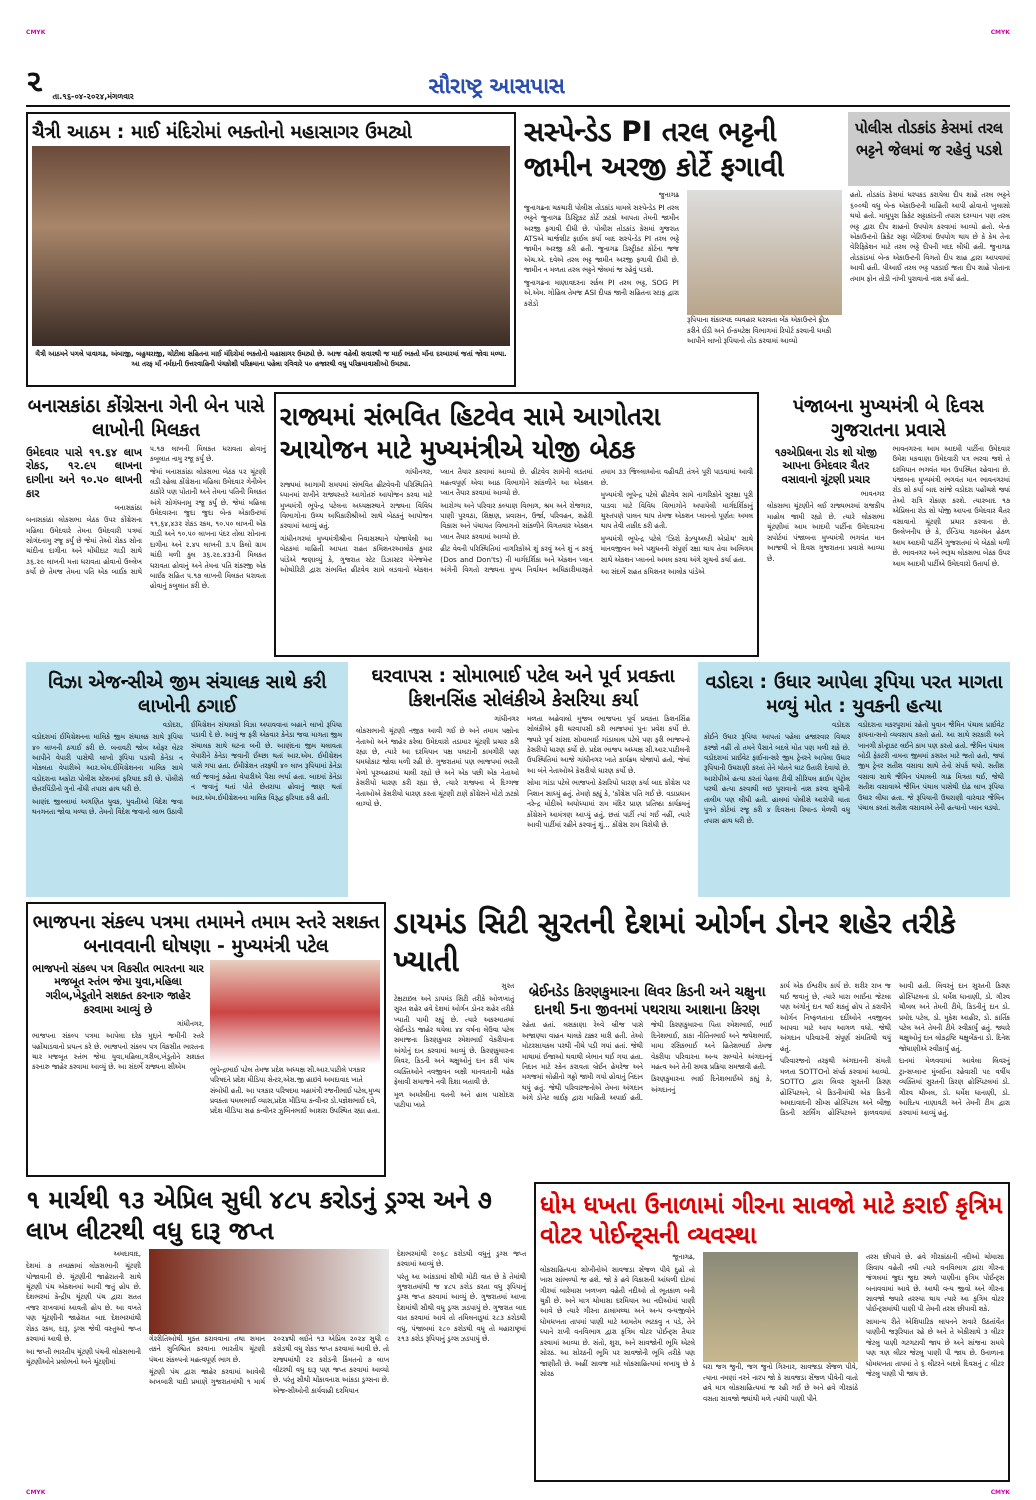CMYK CMYK
૨ તા.૧૬-૦૪-૨૦૨૪,મંગળવાર સૌરાષ્ટ્ર આસપાસ
ચૈત્રી આઠમ : માઈ મંદિરોમાં ભક્તોનો મહાસાગર ઉમટ્યો
ચૈત્રી આઠમને પગલે પાવાગઢ, અંબાજી, બહુચરાજી, ચોટીલા સહિતના માઈ મંદિરોમાં ભક્તોનો મહાસાગર ઉમટ્યો છે. આજ વહેલી સવારથી જ માઈ ભક્તો માઁના દરબારમાં જતાં જોવા મળ્યા. આ તરફ માઁ નર્મદાની ઉત્તરવાહિની પંચકોશી પરિક્રમાના પહેલા રવિવારે ૫૦ હજારથી વધુ પરિક્રમાવાસીઓ ઉમટ્યા.
સસ્પેન્ડેડ PI તરલ ભટ્ટની જામીન અરજી કોર્ટે ફગાવી
પોલીસ તોડકાંડ કેસમાં તરલ ભટ્ટને જેલમાં જ રહેવું પડશે
જુનાગઢ
જુનાગઢના ચકચારી પોલીસ તોડકાંડ મામલે સસ્પેન્ડેડ PI તરલ ભટ્ટને જુનાગઢ ડિસ્ટ્રિક્ટ કોર્ટે ઝટકો આપતા તેમની જામીન અરજી ફગાવી દીધી છે. પોલીસ તોડકાંડ કેસમાં ગુજરાત ATSએ ચાર્જશીટ ફાઈલ કર્યા બાદ સસ્પેન્ડેડ PI તરલ ભટ્ટે જામીન અરજી કરી હતી. જુનાગઢ ડિસ્ટ્રીક્ટ કોર્ટના જજ એચ.એ. દવેએ તરલ ભટ્ટ જામીન અરજી ફગાવી દીધી છે. જામીન ન મળતા તરલ ભટ્ટને જેલમાં જ રહેવું પડશે.
જુનાગઢના માણાવદરના સર્કલ PI તરલ ભટ્ટ, SOG PI એ.એમ. ગોહિલ તેમજ ASI દીપક જાની સહિતના સ્ટાફ દ્વારા કરોડો
રૂપિયાના શંકાસ્પદ વ્યવહાર ધરાવતા બેંક એકાઉન્ટને ફ્રીઝ કરીને ઈડી અને ઈન્કમટેક્ષ વિભાગમાં રિપોર્ટ કરવાની ધમકી આપીને લાખો રૂપિયાનો તોડ કરવામાં આવ્યો
હતો. તોડકાંડ કેસમાં ધરપકડ કરાયેલા દીપ શાહે તરલ ભટ્ટને ૬૦૦થી વધુ બેન્ક એકાઉન્ટની માહિતી આપી હોવાનો ખુલાસો થયો હતો. માધુપુરા ક્રિકેટ સટ્ટાકાંડની તપાસ દરમ્યાન પણ તરલ ભટ્ટ દ્વારા દીપ શાહનો ઉપયોગ કરવામાં આવ્યો હતો. બેન્ક એકાઉન્ટનો ક્રિકેટ સટ્ટા બેટિંગમાં ઉપયોગ થાય છે કે કેમ તેના વેરિફિકેશન માટે તરલ ભટ્ટે દીપની મદદ લીધી હતી. જુનાગઢ તોડકાંડમાં બેન્ક એકાઉન્ટની વિગતો દીપ શાહ દ્વારા આપવામાં આવી હતી. પીઆઈ તરલ ભટ્ટ પકડાઈ જતા દીપ શાહે પોતાના તમામ ફોન તોડી નાંખી પુરાવાનો નાશ કર્યો હતો.
બનાસકાંઠા કોંગ્રેસના ગેની બેન પાસે લાખોની મિલકત
ઉમેદવાર પાસે ૧૧.૬૪ લાખ રોકડ, ૧૨.૯૫ લાખના દાગીના અને ૧૦.૫૦ લાખની કાર
બનાસકાંઠા
બનાસકાંઠા લોકસભા બેઠક ઉપર કોંગ્રેસના મહિલા ઉમેદવારે તેમના ઉમેદવારી પત્રમાં સોગંદનામુ રજૂ કર્યું છે જેમાં તેઓ રોકડ સોના ચાંદીના દાગીના અને મોંઘીદાટ ગાડી સાથે ૩૬.૨૯ લાખની મત્તા ધરાવતા હોવાનો ઉલ્લેખ કર્યો છે તેમજ તેમના પતિ એક બાઈક સાથે ૫.૧૭ લાખની મિલકત ધરાવતા હોવાનું કબૂલાત નામુ રજૂ કર્યું છે.
જેમાં બનાસકાંઠા લોકસભા બેઠક ૫૨ ચૂંટણી લડી રહેલા કોંગ્રેસના મહિલા ઉમેદવાર ગેનીબેન ઠાકોરે પણ પોતાની અને તેમના પતિની મિલકત અંગે સોગંધનામુ રજૂ કર્યું છે. જેમાં મહિલા ઉમેદવારના જુદા જુદા બેન્ક એકાઉન્ટમાં ૧૧,૬૪,૪૩૨ રોકડ રકમ, ૧૦.૫૦ લાખની એક ગાડી અને ૧૦.૫૦ લાખના પંદર તોલા સોનાના દાગીના અને ૨.૪૫ લાખની ૩.૫ કિલો ગ્રામ ચાંદી મળી કુલ ૩૬.૨૯.૪૩૩ની મિલકત ધરાવતા હોવાનું અને તેમના પતિ શંકરજી એક બાઈક સહિત ૫.૧૭ લાખની મિલકત ધરાવતા હોવાનું કબુલાત કરી છે.
રાજ્યમાં સંભવિત હિટવેવ સામે આગોતરા આયોજન માટે મુખ્યમંત્રીએ યોજી બેઠક
ગાંધીનગર,
રાજ્યમાં આગામી સમયમાં સંભવિત હીટવેવની પરિસ્થિતિને ધ્યાનમાં રાખીને રાજ્યસ્તરે આગોતરું આયોજન કરવા માટે મુખ્યમંત્રી ભૂપેન્દ્ર પટેલના અધ્યક્ષસ્થાને રાજ્યના વિવિધ વિભાગોના ઉચ્ચ અધિકારીશ્રીઓ સાથે બેઠકનું આયોજન કરવામાં આવ્યું હતું.
ગાંધીનગરમાં મુખ્યમંત્રીશ્રીના નિવાસસ્થાને યોજાયેલી આ બેઠકમાં માહિતી આપતા રાહત કમિશનરઆલોક કુમાર પાંડેએ જણાવ્યું કે, ગુજરાત સ્ટેટ ડિઝાસ્ટર મેનેજમેન્ટ ઓથોરિટી દ્વારા સંભવિત હીટવેવ સામે લડવાનો એક્શન પ્લાન તૈયાર કરવામાં આવ્યો છે. હીટવેવ સામેની લડતમાં મહત્વપૂર્ણ એવા આઠ વિભાગોને સાંકળીને આ એક્શન પ્લાન તૈયાર કરવામાં આવ્યો છે.
આરોગ્ય અને પરિવાર કલ્યાણ વિભાગ, શ્રમ અને રોજગાર, પાણી પુરવઠા, શિક્ષણ, પ્રવાસન, ઉર્જા, પરિવહન, શહેરી વિકાસ અને પંચાયત વિભાગનો સાંકળીને વિગતવાર એક્શન પ્લાન તૈયાર કરવામાં આવ્યો છે.
હીટ વેવની પરિસ્થિતિમાં નાગરિકોએ શું કરવું અને શું ન કરવું (Dos and Don'ts) ની માર્ગદર્શિકા અને એક્શન પ્લાન અંગેની વિગતો રાજ્યના મુખ્ય નિર્વાચન અધિકારીમારફતે તમામ ૩૩ જિલ્લાઓના વહીવટી તંત્રને પૂરી પાડવામાં આવી છે.
મુખ્યમંત્રી ભૂપેન્દ્ર પટેલે હીટવેવ સામે નાગરિકોને સુરક્ષા પૂરી પાડવા માટે વિવિધ વિભાગોને અપાયેલી માર્ગદર્શિકાનું ચુસ્તપણે પાલન થાય તેમજ એક્શન પ્લાનનો પૂર્ણતઃ અમલ થાય તેવી તાકીદ કરી હતી.
મુખ્યમંત્રી ભૂપેન્દ્ર પટેલે 'ઝિરો કેઝ્યુઅલ્ટી એપ્રોચ' સાથે માનવજીવન અને પશુધનની સંપૂર્ણ રક્ષા થાય તેવા અભિગમ સાથે એક્શન પ્લાનનો અમલ કરવા અંગે સૂચનો કર્યા હતા.
આ સંદર્ભે રાહત કમિશનર આલોક પાંડેએ
પંજાબના મુખ્યમંત્રી બે દિવસ ગુજરાતના પ્રવાસે
૧૭એપ્રિલના રોડ શો યોજી આપના ઉમેદવાર ચૈતર વસાવાનો ચૂંટણી પ્રચાર
ભાવનગર
લોકસભા ચૂંટણીને લઈ રાજ્યભરમાં રાજકીય માહોલ જામી રહ્યો છે. ત્યારે લોકસભા ચૂંટણીમાં આમ આદમી પાર્ટીના ઉમેદવારના સપોર્ટમાં પંજાબના મુખ્યમંત્રી ભગવંત માન આજથી બે દિવસ ગુજરાતના પ્રવાસે આવ્યા છે.
ભાવનગરના આમ આદમી પાર્ટીના ઉમેદવાર ઉમેશ મકવાણા ઉમેદવારી પત્ર ભરવા જશે તે દરમિયાન ભગવંત માન ઉપસ્થિત રહેવાના છે. પંજાબના મુખ્યમંત્રી ભગવંત માન ભાવનગરમાં રોડ શો કર્યા બાદ સાંજે વડોદરા પહોંચશે જ્યાં તેઓ રાત્રિ રોકાણ કરશે. ત્યારબાદ ૧૭ એપ્રિલના રોડ શો યોજી આપના ઉમેદવાર ચૈતર વસાવાનો ચૂંટણી પ્રચાર કરવાના છે. ઉલ્લેખનીય છે કે, ઈન્ડિયા ગઠબંધન હેઠળ આમ આદમી પાર્ટીને ગુજરાતમાં બે બેઠકો મળી છે. ભાવનગર અને ભરૂચ લોકસભા બેઠક ઉપર આમ આદમી પાર્ટીએ ઉમેદવારો ઉતાર્યા છે.
વિઝા એજન્સીએ જીમ સંચાલક સાથે કરી લાખોની ઠગાઈ
વડોદરા,
વડોદરામાં ઈમિગ્રેશનના માલિકે જીમ સંચાલક સાથે રૂપિયા ૪૦ લાખની ઠગાઈ કરી છે. બનાવટી જોબ ઓફર લેટર આપીને વેપારી પાસેથી લાખો રૂપિયા પડાવી કેનેડા ન મોકલતા વેપારીએ આર.એમ.ઈમિગ્રેશનના માલિક સામે વડોદરાના અકોટા પોલીસ સ્ટેશનમાં ફરિયાદ કરી છે. પોલીસે છેતરપિંડીનો ગુનો નોંધી તપાસ હાથ ધરી છે.
આણંદ જીલ્લામાં અગણિત યુવક, યુવતીઓ વિદેશ જવા થનગનતા જોવા મળ્યા છે. તેમનો વિદેશ જવાનો લાભ ઉઠાવી ઈમિગ્રેશન સંચાલકો વિઝા અપાવવાના બહાને લાખો રૂપિયા પડાવી દે છે. આવું જ ફરી એકવાર કેનેડા જવા માગતા જીમ સંચાલક સાથે ઘટના બની છે. આણંદના જીમ ચલાવતા વેપારીને કેનેડા જવાની ઈચ્છા થતાં આર.એમ. ઈમીગ્રેશન પાસે ગયા હતા. ઈમીગ્રેશન તરફથી ૪૦ લાખ રૂપિયામાં કેનેડા લઈ જવાનું કહેતા વેપારીએ પૈસા ભર્યા હતા. બાદમાં કેનેડા ન જવાનું થતાં પોતે છેતરાયા હોવાનું જાણ થતાં આર.એમ.ઈમીગ્રેશનના માલિક વિરૂદ્ધ ફરિયાદ કરી હતી.
ઘરવાપસ : સોમાભાઈ પટેલ અને પૂર્વ પ્રવક્તા કિશનસિંહ સોલંકીએ કેસરિયા કર્યા
ગાંધીનગર
લોકસભાની ચૂંટણી નજીક આવી ગઈ છે અને તમામ પક્ષોના નેતાઓ અને જાહેર કરેલા ઉમેદવારો તડામાર ચૂંટણી પ્રચાર કરી રહ્યા છે, ત્યારે આ દરમિયાન પક્ષ પલટાની કામગીરી પણ ધમધોકાટ જોવા મળી રહી છે. ગુજરાતમાં પણ ભાજપમાં ભરતી મેળો પૂરબહારમાં ચાલી રહ્યો છે અને એક પછી એક નેતાઓ કેસરીયો ધારણ કરી રહ્યા છે, ત્યારે રાજ્યના બે દિગ્ગજ નેતાઓએ કેસરીયો ધારણ કરતા ચૂંટણી ટાણે કોંગ્રેસને મોટો ઝટકો લાગ્યો છે.
મળતા અહેવાલો મુજબ ભાજપના પૂર્વ પ્રવક્તા કિશનસિંહ સોલંકીએ ફરી ઘરવાપસી કરી ભાજપમાં પુનઃ પ્રવેશ કર્યો છે. જ્યારે પૂર્વ સાંસદ સોમાભાઈ ગાંડાલાલ પટેલે પણ ફરી ભાજપનો કેસરીયો ધારણ કર્યો છે. પ્રદેશ ભાજપ અધ્યક્ષ સી.આર.પાટીલની ઉપસ્થિતિમાં આજે ગાંધીનગર ખાતે કાર્યક્રમ યોજાયો હતો, જેમાં આ બંને નેતાઓએ કેસરીયો ધારણ કર્યો છે.
સોમા ગાંડા પટેલે ભાજપનો કેસરિયો ધારણ કર્યા બાદ કોંગ્રેસ પર નિશાન સાધ્યું હતું. તેમણે કહ્યું કે, 'કોંગ્રેસ પતિ ગઈ છે. વડાપ્રધાન નરેન્દ્ર મોદીએ અયોધ્યામાં રામ મંદિર પ્રાણ પ્રતિષ્ઠા કાર્યક્રમનું કોંગ્રેસને આમંત્રણ આપ્યું હતું, છતાં પાર્ટી ત્યાં ગઈ નહીં, ત્યારે આવી પાર્ટીમાં રહીને કરવાનું શું... કોંગ્રેસ રામ વિરોધી છે.
વડોદરા : ઉધાર આપેલા રૂપિયા પરત માગતા મળ્યું મોત : યુવકની હત્યા
વડોદરા
કોઈને ઉધાર રૂપિયા આપતાં પહેલા હજારવાર વિચાર કરજો નહીં તો તમને પૈસાને બદલે મોત પણ મળી શકે છે. વડોદરામાં પ્રાઈવેટ ફાઈનાન્સરે જીમ ટ્રેનરને આપેલા ઉધાર રૂપિયાની ઉઘરાણી કરતાં તેને મોતને ઘાટ ઉતારી દેવાયો છે. આરોપીએ હત્યા કરતાં પેહલા ટીવી સીરિયલ ક્રાઈમ પેટ્રોલ પરથી હત્યા કરવાથી લઇ પુરાવાનો નાશ કરવા સુધીની તાલીમ પણ લીધી હતી. હાલમાં પોલીસે આરોપી માતા પુત્રને કોર્ટમાં રજૂ કરી ૪ દિવસના રિમાન્ડ મેળવી વધુ તપાસ હાથ ધરી છે.
વડોદરાના મકરપુરામાં રહેતો યુવાન જૈમિન પંચાલ પ્રાઈવેટ ફાયનાન્સનો વ્યવસાય કરતો હતો. આ સાથે સરકારી અને ખાનગી કોન્ટ્રાક્ટ લઈને કામ પણ કરતો હતો. જૈમિન પંચાલ બોડી ફેક્ટરી નામના જીમમાં કસરત માટે જતો હતો, જ્યાં જીમ ટ્રેનર સતીશ વસાવા સાથે તેનો સંપર્ક થયો. સતીશ વસાવા સાથે જૈમિન પંચાલની ગાઢ મિત્રતા થઈ, જેથી સતીશ વસાવાએ જૈમિન પંચાલ પાસેથી દોઢ લાખ રૂપિયા ઉધાર લીધા હતા. જે રૂપિયાની ઉઘરાણી વારંવાર જૈમિન પંચાલ કરતાં સતીશ વસાવાએ તેની હત્યાનો પ્લાન ઘડ્યો.
ભાજપના સંકલ્પ પત્રમા તમામને તમામ સ્તરે સશક્ત બનાવવાની ઘોષણા - મુખ્યમંત્રી પટેલ
ભાજપનો સંકલ્પ પત્ર વિકસીત ભારતના ચાર મજબૂત સ્તંભ જેમા યુવા,મહિલા ગરીબ,ખેડૂતોને સશક્ત કરનારુ જાહેર કરવામા આવ્યું છે
ગાંધીનગર,
ભાજપના સંકલ્પ પત્રમા આપેલા દરેક મુદ્દાને જમીની સ્તરે પહોંચાડવાનો પ્રયત્ન કરે છે. ભાજપનો સંકલ્પ પત્ર વિકસીત ભારતના ચાર મજબૂત સ્તંભ જેમા યુવા,મહિલા,ગરીબ,ખેડૂતોને સશક્ત કરનારુ જાહેર કરવામા આવ્યું છે. આ સંદર્ભે રાજ્યના સીએમ
ભુપેન્દ્રભાઈ પટેલ તેમજ પ્રદેશ અધ્યક્ષ સી.આર.પાટીલે પત્રકાર પરિષદને પ્રદેશ મીડિયા સેન્ટર,એસ.જી હાઇવે અમદાવાદ ખાતે સંબોધી હતી. આ પત્રકાર પરિષદમા મહામંત્રી રજનીભાઈ પટેલ,મુખ્ય પ્રવક્તા યમલભાઈ વ્યાસ,પ્રદેશ મીડિયા કન્વીનર ડો.યજ્ઞેશભાઈ દવે, પ્રદેશ મીડિયા સહ કન્વીનર ઝુબિનભાઈ આશરા ઉપસ્થિત રહ્યા હતા.
ડાયમંડ સિટી સુરતની દેશમાં ઓર્ગન ડોનર શહેર તરીકે ખ્યાતી
સુરત
ટેક્ષટાઇલ અને ડાયમંડ સિટી તરીકે ઓળખાતું સુરત શહેર હવે દેશમાં ઓર્ગન ડોનર શહેર તરીકે ખ્યાતી પામી રહ્યું છે. ત્યારે અકસ્માતમાં બ્રેઈનડેડ જાહેર થયેલા ૪૪ વર્ષના લેઉવા પટેલ સમાજના કિરણકુમાર રમેશભાઈ વેકરીયાના અંગોનું દાન કરવામાં આવ્યું છે. કિરણકુમારના લિવર, કિડની અને ચક્ષુઓનું દાન કરી પાંચ વ્યક્તિઓને નવજીવન બક્ષી માનવતાની મહેક ફેલાવી સમાજને નવી દિશા બતાવી છે.
મૂળ અમરેલીના વતની અને હાલ પાસોદરા પાટીયા ખાતે
બ્રેઈનડેડ કિરણકુમારના લિવર કિડની અને ચક્ષુના દાનથી 5ના જીવનમાં પથરાયા આશાના કિરણ
રહેતા હતાં. લસકાણા રેલ્વે બ્રીજ પાસે અજાણ્યા વાહન ચાલકે ટક્કર મારી હતી. તેઓ મોટરસાયકલ પરથી નીચે પડી ગયાં હતાં. જેથી માથામાં ઈજાઓ થવાથી બેભાન થઈ ગયા હતા. નિદાન માટે સ્કેન કરાવતા બ્રેઈન હેમરેજ અને મગજમાં લોહીનો ગઠ્ઠો જામી ગયો હોવાનું નિદાન થયું હતું. જેથી પરિવારજનોએ તેમના અંગદાન અંગે ડોનેટ લાઈફ દ્વારા માહિતી અપાઈ હતી. જેથી કિરણકુમારના પિતા રમેશભાઈ, ભાઈ દિનેશભાઈ, કાકા નીતિનભાઈ અને જયેશભાઈ, મામા રસિકભાઈ અને હિતેશભાઈ તેમજ વેકરીયા પરિવારના અન્ય સભ્યોને અંગદાનનું મહત્વ અને તેની સમગ્ર પ્રક્રિયા સમજાવી હતી.
કિરણકુમારના ભાઈ દિનેશભાઈએ કહ્યું કે, અંગદાનનું
કાર્ય એક ઈશ્વરીય કાર્ય છે. શરીર રાખ જ થઈ જવાનું છે, ત્યારે મારા ભાઈના જેટલા પણ અંગોનું દાન થઈ શકતું હોય તે કરાવીને ઓર્ગન નિષ્ફળતાના દર્દીઓને નવજીવન આપવા માટે આપ આગળ વધો. જેથી અંગદાન પરિવારની સંપૂર્ણ સંમતિથી થયું હતું.
પરિવારજનો તરફથી અંગદાનની સંમતી મળતા SOTTOનો સંપર્ક કરવામાં આવ્યો. SOTTO દ્વારા લિવર સુરતની કિરણ હોસ્પિટલને, બે કિડનીમાંથી એક કિડની અમદાવાદની સીમ્સ હોસ્પિટલ અને બીજી કિડની સ્ટર્લિંગ હોસ્પિટલને ફાળવવામાં આવી હતી. લિવરનું દાન સુરતની કિરણ હોસ્પિટલના ડો. ધર્મેશ ધાનાણી, ડો. ગૌરવ ચૌબલ અને તેમની ટીમે, કિડનીનું દાન ડો. પ્રમોદ પટેલ, ડો. મુકેશ આહીર, ડો. કાર્તિક પટેલ અને તેમની ટીમે સ્વીકાર્યું હતું. જ્યારે ચક્ષુઓનું દાન લોકદ્રષ્ટિ ચક્ષુબેંકના ડો. દિનેશ જોધાણીએ સ્વીકાર્યું હતું.
દાનમાં મેળવવામાં આવેલા લિવરનું ટ્રાન્સપ્લાન્ટ મુંબઈના રહેવાસી ૫૯ વર્ષીય વ્યક્તિમાં સુરતની કિરણ હોસ્પિટલમાં ડો. ગૌરવ ચૌબલ, ડો. ધર્મેશ ધાનાણી, ડો. આદિત્ય નાણાવટી અને તેમની ટીમ દ્વારા કરવામાં આવ્યું હતું.
૧ માર્ચથી ૧૩ એપ્રિલ સુધી ૪૮૫ કરોડનું ડ્રગ્સ અને ૭ લાખ લીટરથી વધુ દારૂ જપ્ત
અમદાવાદ,
દેશમાં ૭ તબક્કામાં લોકસભાની ચૂંટણી યોજાવાની છે. ચૂંટણીની જાહેરાતની સાથે ચૂંટણી પંચ એક્શનમાં આવી જતું હોય છે. દેશભરમાં કેન્દ્રીય ચૂંટણી પંચ દ્વારા સતત નજર રાખવામાં આવતી હોય છે. આ વખતે પણ ચૂંટણીની જાહેરાત બાદ દેશભરમાંથી રોકડ રકમ, દારૂ, ડ્રગ્સ જેવી વસ્તુઓ જપ્ત કરવામાં આવી છે.
આ જપ્તી ભારતીય ચૂંટણી પંચની લોકસભાની ચૂંટણીઓને પ્રલોભનો અને ચૂંટણીમાં
ગેરરીતિઓથી મુક્ત કરાવવાના તથા સમાન તકને સુનિશ્ચિત કરવાના ભારતીય ચૂંટણી પંચના સંકલ્પનો મહત્વપૂર્ણ ભાગ છે.
ચૂંટણી પંચ દ્વારા જાહેર કરવામાં આવેલી અખબારી યાદી પ્રમાણે ગુજરાતમાંથી ૧ માર્ચ ૨૦૨૪થી લઈને ૧૩ એપ્રિલ ૨૦૨૪ સુધી ૯ કરોડથી વધુ રોકડ જપ્ત કરવામાં આવી છે. તો રાજ્યમાંથી ૨૨ કરોડની કિંમતનો ૭ લાખ લીટરથી વધુ દારૂ પણ જપ્ત કરવામાં આવ્યો છે. પરંતુ સૌથી ચોંકાવનારા આંકડા ડ્રગ્સના છે. એજન્સીઓની કાર્યવાહી દરમિયાન
દેશભરમાંથી ૨૦૬૮ કરોડથી વધુનું ડ્રગ્સ જપ્ત કરવામાં આવ્યું છે.
પરંતુ આ આંકડામાં સૌથી મોટી વાત છે કે તેમાંથી ગુજરાતમાંથી જ ૪૮૫ કરોડ કરતા વધુ રૂપિયાનું ડ્રગ્સ જપ્ત કરવામાં આવ્યું છે. ગુજરાતમાં આખા દેશમાંથી સૌથી વધુ ડ્રગ્સ ઝડપાયું છે. ગુજરાત બાદ વાત કરવામાં આવે તો તમિલનાડુમાં ૨૮૩ કરોડથી વધુ, પંજાબમાં ૨૮૦ કરોડથી વધુ તો મહારાષ્ટ્રમાં ૨૧૩ કરોડ રૂપિયાનું ડ્રગ્સ ઝડપાયું છે.
ધોમ ધખતા ઉનાળામાં ગીરના સાવજો માટે કરાઈ કૃત્રિમ વોટર પોઈન્ટ્સની વ્યવસ્થા
જૂનાગઢ,
લોકસાહિત્યના શોખીનોએ સાવજડા સેંજળ પીવે દુહો તો ખાસ સાંભળ્યો જ હશે. જો કે હવે વિકાસની આંધળી દોટમાં ગીરમાં બારેમાસ ખળખળ વહેતી નદીઓ તો ભૂતકાળ બની ચુકી છે. અને માત્ર ચોમાસા દરમિયાન આ નદીઓમાં પાણી આવે છે ત્યારે ગીરના ઠાલામથ્થા અને અન્ય વન્યજીવોને ધોમધખતા તાપમાં પાણી માટે આમતેમ ભટકવુ ન પડે, તેને ધ્યાને રાખી વનવિભાગ દ્વારા કૃત્રિમ વોટર પોઈન્ટ્સ તૈયાર કરવામાં આવ્યા છે. સંતો, શુરા, અને સાવજોની ભૂમિ એટલે સોરઠ. આ સોરઠની ભૂમિ પર સાવજોની ભૂમિ તરીકે પણ જાણીતી છે. અહીં સાવજ માટે લોકસાહિત્યમાં લખાયુ છે કે સોરઠ
ધરા જગ જુની, જગ જુનો ગિરનાર, સાવજડા સેંજળ પીવે, ત્યાના નમણાં નરને નારપ જો કે સાવજડા સેંજળ પીવેની વાતો હવે માત્ર લોકસાહિત્યમાં જ રહી ગઈ છે અને હવે ગીરકાંઠે વસતા સાવજો જ્યાંથી મળે ત્યાંથી પાણી પીને
તરસ છીપાવે છે. હવે ગીરકાંઠાની નદીઓ ચોમાસા સિવાય વહેતી નથી ત્યારે વનવિભાગ દ્વારા ગીરના જંગલમાં જુદા જુદા સ્થળે પાણીના કૃત્રિમ પોઈન્ટ્સ બનાવવામાં આવે છે. આથી વન્ય જીવો અને ગીરના સાવજો જ્યારે તરસ્યા થાય ત્યારે આ કૃત્રિમ વોટર પોઈન્ટ્સમાંથી પાણી પી તેમની તરસ છીપાવી શકે.
સામાન્ય રીતે એશિયાટિક લાયનને સવારે ઉઠતાંવેંત પાણીની જરૂરિયાત રહે છે અને તે એકીસાથે ૩ લીટર જેટલુ પાણી ગટગટાવી જાય છે અને સાંજના સમયે પણ ત્રણ લીટર જેટલુ પાણી પી જાય છે. ઉનાળાના ધોમધખતા તાપમાં તે ૬ લીટરને બદલે દિવસનું ૮ લીટર જેટલુ પાણી પી જાય છે.
CMYK CMYK